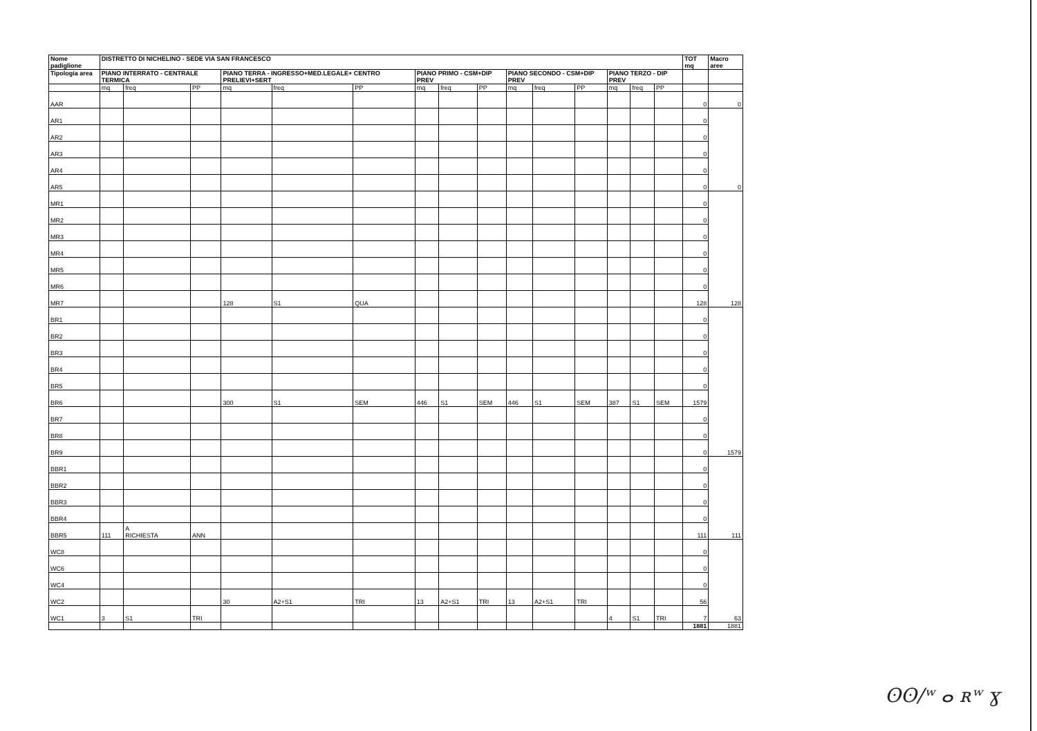| Nome padiglione | DISTRETTO DI NICHELINO - SEDE VIA SAN FRANCESCO | | | | | | | | | | | | | | | TOT mq | Macro aree |
| --- | --- | --- | --- | --- | --- | --- | --- | --- | --- | --- | --- | --- | --- | --- | --- | --- | --- |
| Tipologia area | PIANO INTERRATO - CENTRALE TERMICA | | | PIANO TERRA - INGRESSO+MED.LEGALE+ CENTRO PRELIEVI+SERT | | | PIANO PRIMO - CSM+DIP PREV | | | PIANO SECONDO - CSM+DIP PREV | | | PIANO TERZO - DIP PREV | | | | |
| | mq | freq | PP | mq | freq | PP | mq | freq | PP | mq | freq | PP | mq | freq | PP | | |
| AAR | | | | | | | | | | | | | | | | 0 | 0 |
| AR1 | | | | | | | | | | | | | | | | 0 | 0 |
| AR2 | | | | | | | | | | | | | | | | 0 | |
| AR3 | | | | | | | | | | | | | | | | 0 | |
| AR4 | | | | | | | | | | | | | | | | 0 | |
| AR5 | | | | | | | | | | | | | | | | 0 | |
| MR1 | | | | | | | | | | | | | | | | 0 | 128 |
| MR2 | | | | | | | | | | | | | | | | 0 | |
| MR3 | | | | | | | | | | | | | | | | 0 | |
| MR4 | | | | | | | | | | | | | | | | 0 | |
| MR5 | | | | | | | | | | | | | | | | 0 | |
| MR6 | | | | | | | | | | | | | | | | 0 | |
| MR7 | | | | 128 | S1 | QUA | | | | | | | | | | 128 | |
| BR1 | | | | | | | | | | | | | | | | 0 | 1579 |
| BR2 | | | | | | | | | | | | | | | | 0 | |
| BR3 | | | | | | | | | | | | | | | | 0 | |
| BR4 | | | | | | | | | | | | | | | | 0 | |
| BR5 | | | | | | | | | | | | | | | | 0 | |
| BR6 | | | | 300 | S1 | SEM | 446 | S1 | SEM | 446 | S1 | SEM | 387 | S1 | SEM | 1579 | |
| BR7 | | | | | | | | | | | | | | | | 0 | |
| BR8 | | | | | | | | | | | | | | | | 0 | |
| BR9 | | | | | | | | | | | | | | | | 0 | |
| BBR1 | | | | | | | | | | | | | | | | 0 | 111 |
| BBR2 | | | | | | | | | | | | | | | | 0 | |
| BBR3 | | | | | | | | | | | | | | | | 0 | |
| BBR4 | | | | | | | | | | | | | | | | 0 | |
| BBR5 | 111 | A RICHIESTA | ANN | | | | | | | | | | | | | 111 | |
| WC8 | | | | | | | | | | | | | | | | 0 | 63 |
| WC6 | | | | | | | | | | | | | | | | 0 | |
| WC4 | | | | | | | | | | | | | | | | 0 | |
| WC2 | | | | 30 | A2+S1 | TRI | 13 | A2+S1 | TRI | 13 | A2+S1 | TRI | | | | 56 | |
| WC1 | 3 | S1 | TRI | | | | | | | | | | 4 | S1 | TRI | 7 | |
| | | | | | | | | | | | | | | | | 1881 | 1881 |
ʘʘ/ʷ ⴰ ʀʷ ɣ